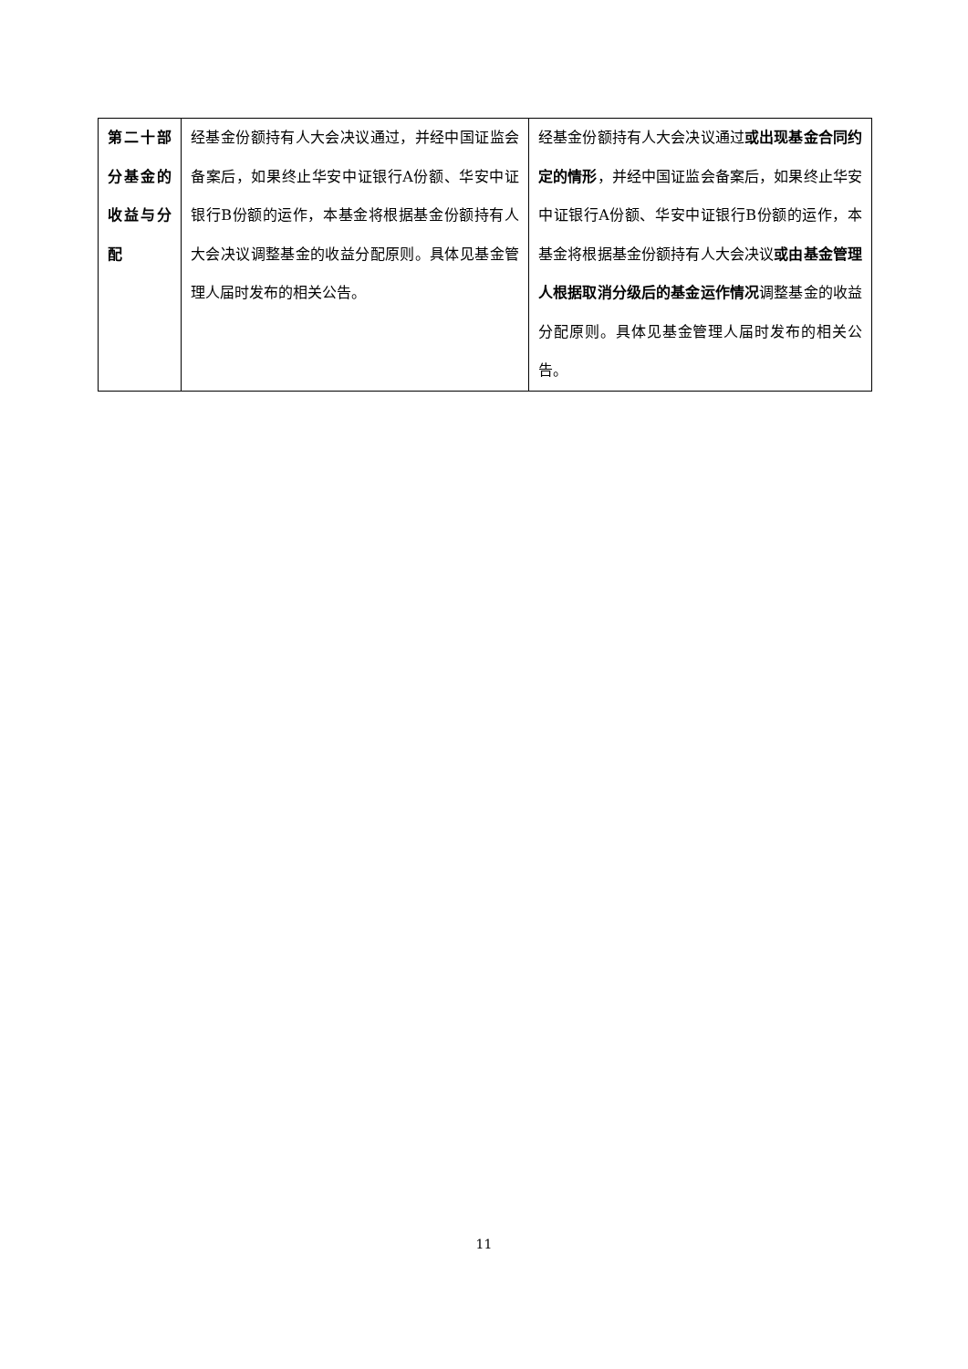| 第二十部分基金的收益与分配 | 经基金份额持有人大会决议通过，并经中国证监会备案后，如果终止华安中证银行A份额、华安中证银行B份额的运作，本基金将根据基金份额持有人大会决议调整基金的收益分配原则。具体见基金管理人届时发布的相关公告。 | 经基金份额持有人大会决议通过 或出现基金合同约定的情形 ，并经中国证监会备案后，如果终止华安中证银行A份额、华安中证银行B份额的运作，本基金将根据基金份额持有人大会决议 或由基金管理人根据取消分级后的基金运作情况 调整基金的收益分配原则。具体见基金管理人届时发布的相关公告。 |
11